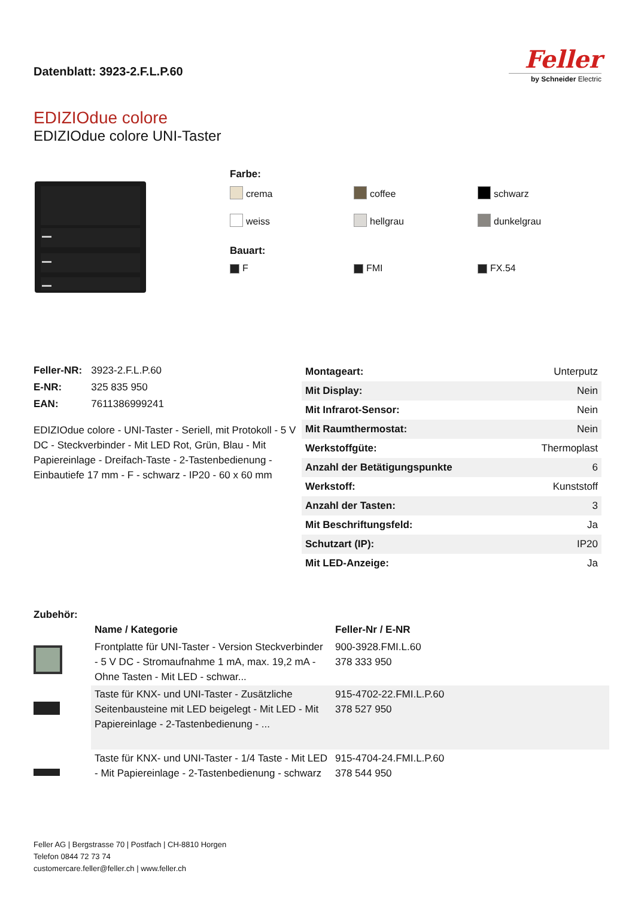Datenblatt: 3923-2.F.L.P.60
Feller
by Schneider Electric
EDIZIOdue colore
EDIZIOdue colore UNI-Taster
Farbe:
crema
coffee
schwarz
weiss
hellgrau
dunkelgrau
Bauart:
F
FMI
FX.54
| Feller-NR: | 3923-2.F.L.P.60 |
| E-NR: | 325 835 950 |
| EAN: | 7611386999241 |
EDIZIOdue colore - UNI-Taster - Seriell, mit Protokoll - 5 V DC - Steckverbinder - Mit LED Rot, Grün, Blau - Mit Papiereinlage - Dreifach-Taste - 2-Tastenbedienung - Einbautiefe 17 mm - F - schwarz - IP20 - 60 x 60 mm
| Montageart: | Unterputz |
| Mit Display: | Nein |
| Mit Infrarot-Sensor: | Nein |
| Mit Raumthermostat: | Nein |
| Werkstoffgüte: | Thermoplast |
| Anzahl der Betätigungspunkte | 6 |
| Werkstoff: | Kunststoff |
| Anzahl der Tasten: | 3 |
| Mit Beschriftungsfeld: | Ja |
| Schutzart (IP): | IP20 |
| Mit LED-Anzeige: | Ja |
Zubehör:
| | Name / Kategorie | Feller-Nr / E-NR |
| --- | --- | --- |
| | Frontplatte für UNI-Taster - Version Steckverbinder - 5 V DC - Stromaufnahme 1 mA, max. 19,2 mA - Ohne Tasten - Mit LED - schwar... | 900-3928.FMI.L.60 378 333 950 |
| | Taste für KNX- und UNI-Taster - Zusätzliche Seitenbausteine mit LED beigelegt - Mit LED - Mit Papiereinlage - 2-Tastenbedienung - ... | 915-4702-22.FMI.L.P.60 378 527 950 |
| | Taste für KNX- und UNI-Taster - 1/4 Taste - Mit LED - Mit Papiereinlage - 2-Tastenbedienung - schwarz | 915-4704-24.FMI.L.P.60 378 544 950 |
Feller AG | Bergstrasse 70 | Postfach | CH-8810 Horgen
Telefon 0844 72 73 74
customercare.feller@feller.ch | www.feller.ch